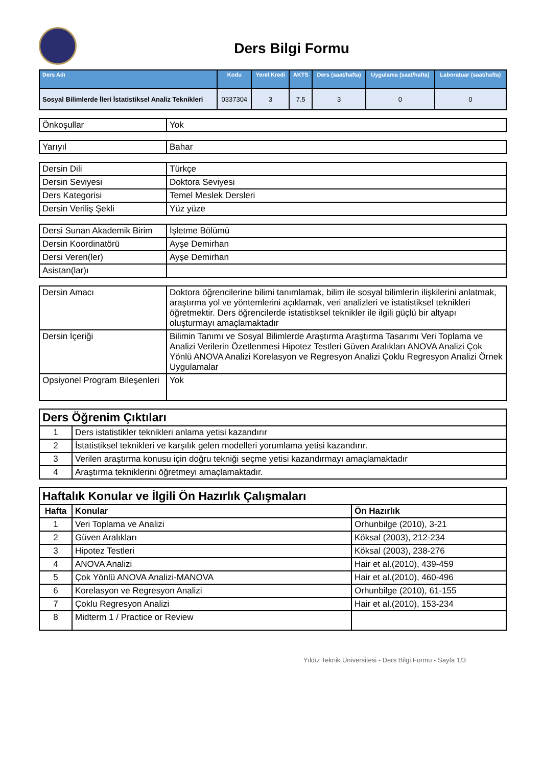Ders Bilgi Formu
| Ders Adı | Kodu | Yerel Kredi | AKTS | Ders (saat/hafta) | Uygulama (saat/hafta) | Laboratuar (saat/hafta) |
| --- | --- | --- | --- | --- | --- | --- |
| Sosyal Bilimlerde İleri İstatistiksel Analiz Teknikleri | 0337304 | 3 | 7.5 | 3 | 0 | 0 |
| Önkoşullar | Yok |
| Yarıyıl | Bahar |
| Dersin Dili | Türkçe |
| Dersin Seviyesi | Doktora Seviyesi |
| Ders Kategorisi | Temel Meslek Dersleri |
| Dersin Veriliş Şekli | Yüz yüze |
| Dersi Sunan Akademik Birim | İşletme Bölümü |
| Dersin Koordinatörü | Ayşe Demirhan |
| Dersi Veren(ler) | Ayşe Demirhan |
| Asistan(lar)ı | |
| Dersin Amacı | Doktora öğrencilerine bilimi tanımlamak, bilim ile sosyal bilimlerin ilişkilerini anlatmak, araştırma yol ve yöntemlerini açıklamak, veri analizleri ve istatistiksel teknikleri öğretmektir. Ders öğrencilerde istatistiksel teknikler ile ilgili güçlü bir altyapı oluşturmayı amaçlamaktadır |
| Dersin İçeriği | Bilimin Tanımı ve Sosyal Bilimlerde Araştırma Araştırma Tasarımı Veri Toplama ve Analizi Verilerin Özetlenmesi Hipotez Testleri Güven Aralıkları ANOVA Analizi Çok Yönlü ANOVA Analizi Korelasyon ve Regresyon Analizi Çoklu Regresyon Analizi Örnek Uygulamalar |
| Opsiyonel Program Bileşenleri | Yok |
| Ders Öğrenim Çıktıları | |
| --- | --- |
| 1 | Ders istatistikler teknikleri anlama yetisi kazandırır |
| 2 | İstatistiksel teknikleri ve karşılık gelen modelleri yorumlama yetisi kazandırır. |
| 3 | Verilen araştırma konusu için doğru tekniği seçme yetisi kazandırmayı amaçlamaktadır |
| 4 | Araştırma tekniklerini öğretmeyi amaçlamaktadır. |
| Haftalık Konular ve İlgili Ön Hazırlık Çalışmaları | | |
| --- | --- | --- |
| Hafta | Konular | Ön Hazırlık |
| 1 | Veri Toplama ve Analizi | Orhunbilge (2010), 3-21 |
| 2 | Güven Aralıkları | Köksal (2003), 212-234 |
| 3 | Hipotez Testleri | Köksal (2003), 238-276 |
| 4 | ANOVA Analizi | Hair et al.(2010), 439-459 |
| 5 | Çok Yönlü ANOVA Analizi-MANOVA | Hair et al.(2010), 460-496 |
| 6 | Korelasyon ve Regresyon Analizi | Orhunbilge (2010), 61-155 |
| 7 | Çoklu Regresyon Analizi | Hair et al.(2010), 153-234 |
| 8 | Midterm 1 / Practice or Review | |
Yıldız Teknik Üniversitesi - Ders Bilgi Formu - Sayfa 1/3